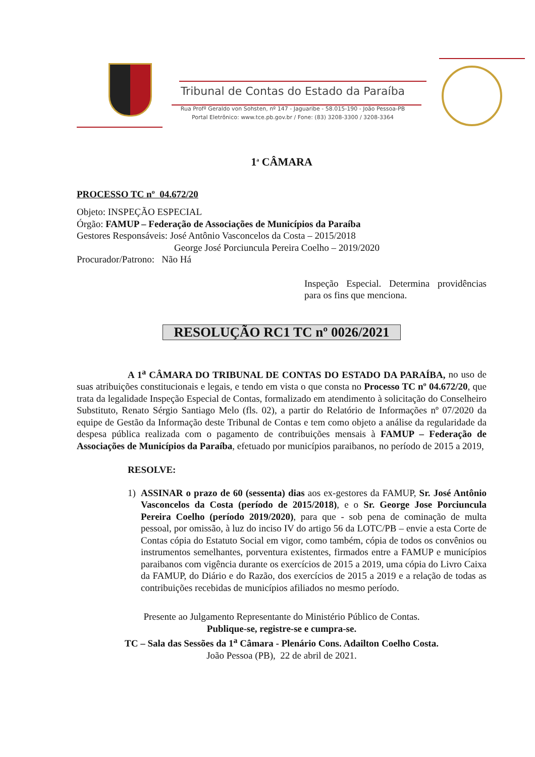Tribunal de Contas do Estado da Paraíba
Rua Profº Geraldo von Sohsten, nº 147 - Jaguaribe - 58.015-190 - João Pessoa-PB
Portal Eletrônico: www.tce.pb.gov.br / Fone: (83) 3208-3300 / 3208-3364
1<sup>a</sup> CÂMARA
PROCESSO TC nº 04.672/20
Objeto: INSPEÇÃO ESPECIAL
Órgão: FAMUP – Federação de Associações de Municípios da Paraíba
Gestores Responsáveis: José Antônio Vasconcelos da Costa – 2015/2018
George José Porciuncula Pereira Coelho – 2019/2020
Procurador/Patrono: Não Há
Inspeção Especial. Determina providências para os fins que menciona.
RESOLUÇÃO RC1 TC nº 0026/2021
A 1<sup>a</sup> CÂMARA DO TRIBUNAL DE CONTAS DO ESTADO DA PARAÍBA, no uso de suas atribuições constitucionais e legais, e tendo em vista o que consta no Processo TC nº 04.672/20, que trata da legalidade Inspeção Especial de Contas, formalizado em atendimento à solicitação do Conselheiro Substituto, Renato Sérgio Santiago Melo (fls. 02), a partir do Relatório de Informações nº 07/2020 da equipe de Gestão da Informação deste Tribunal de Contas e tem como objeto a análise da regularidade da despesa pública realizada com o pagamento de contribuições mensais à FAMUP – Federação de Associações de Municípios da Paraíba, efetuado por municípios paraibanos, no período de 2015 a 2019,
RESOLVE:
1) ASSINAR o prazo de 60 (sessenta) dias aos ex-gestores da FAMUP, Sr. José Antônio Vasconcelos da Costa (período de 2015/2018), e o Sr. George Jose Porciuncula Pereira Coelho (período 2019/2020), para que - sob pena de cominação de multa pessoal, por omissão, à luz do inciso IV do artigo 56 da LOTC/PB – envie a esta Corte de Contas cópia do Estatuto Social em vigor, como também, cópia de todos os convênios ou instrumentos semelhantes, porventura existentes, firmados entre a FAMUP e municípios paraibanos com vigência durante os exercícios de 2015 a 2019, uma cópia do Livro Caixa da FAMUP, do Diário e do Razão, dos exercícios de 2015 a 2019 e a relação de todas as contribuições recebidas de municípios afiliados no mesmo período.
Presente ao Julgamento Representante do Ministério Público de Contas.
Publique-se, registre-se e cumpra-se.
TC – Sala das Sessões da 1<sup>a</sup> Câmara - Plenário Cons. Adailton Coelho Costa.
João Pessoa (PB), 22 de abril de 2021.